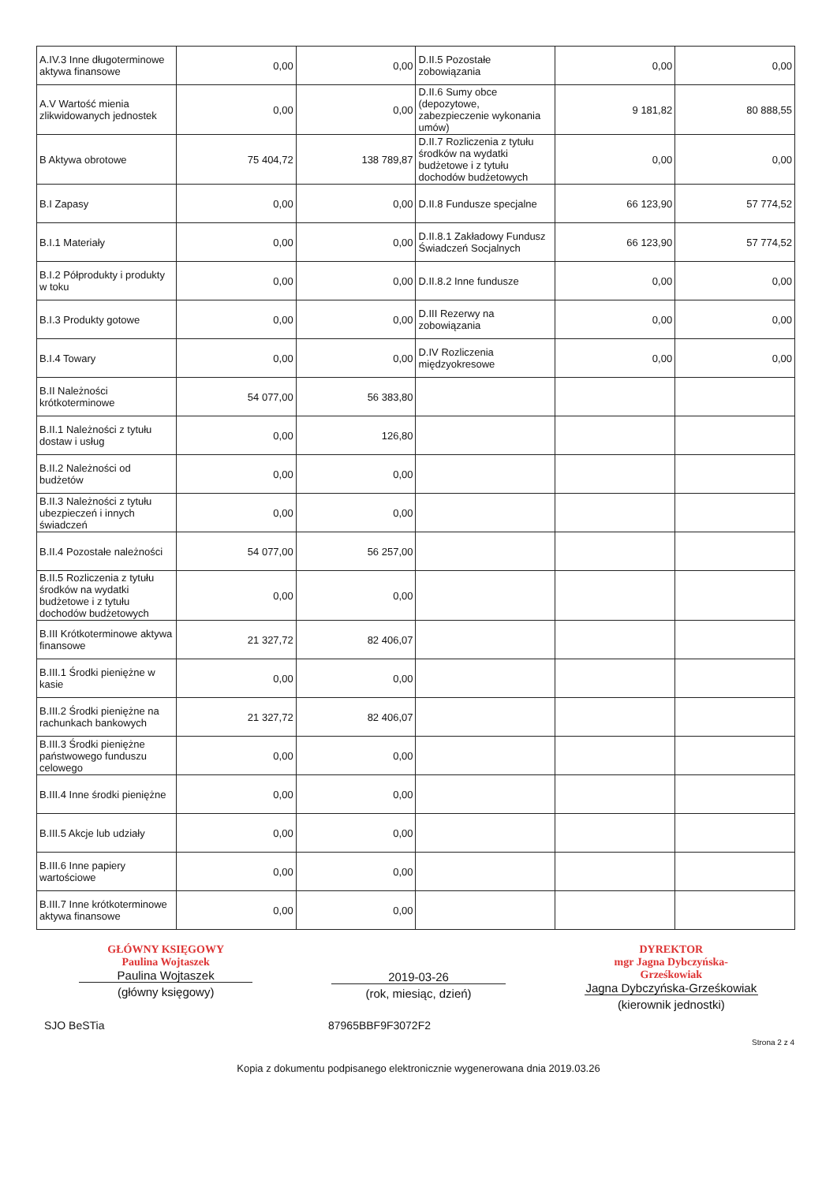| A.IV.3 Inne długoterminowe aktywa finansowe | 0,00 | 0,00 | D.II.5 Pozostałe zobowiązania | 0,00 | 0,00 |
| A.V Wartość mienia zlikwidowanych jednostek | 0,00 | 0,00 | D.II.6 Sumy obce (depozytowe, zabezpieczenie wykonania umów) | 9 181,82 | 80 888,55 |
| B Aktywa obrotowe | 75 404,72 | 138 789,87 | D.II.7 Rozliczenia z tytułu środków na wydatki budżetowe i z tytułu dochodów budżetowych | 0,00 | 0,00 |
| B.I Zapasy | 0,00 | 0,00 | D.II.8 Fundusze specjalne | 66 123,90 | 57 774,52 |
| B.I.1 Materiały | 0,00 | 0,00 | D.II.8.1 Zakładowy Fundusz Świadczeń Socjalnych | 66 123,90 | 57 774,52 |
| B.I.2 Półprodukty i produkty w toku | 0,00 | 0,00 | D.II.8.2 Inne fundusze | 0,00 | 0,00 |
| B.I.3 Produkty gotowe | 0,00 | 0,00 | D.III Rezerwy na zobowiązania | 0,00 | 0,00 |
| B.I.4 Towary | 0,00 | 0,00 | D.IV Rozliczenia międzyokresowe | 0,00 | 0,00 |
| B.II Należności krótkoterminowe | 54 077,00 | 56 383,80 | | | |
| B.II.1 Należności z tytułu dostaw i usług | 0,00 | 126,80 | | | |
| B.II.2 Należności od budżetów | 0,00 | 0,00 | | | |
| B.II.3 Należności z tytułu ubezpieczeń i innych świadczeń | 0,00 | 0,00 | | | |
| B.II.4 Pozostałe należności | 54 077,00 | 56 257,00 | | | |
| B.II.5 Rozliczenia z tytułu środków na wydatki budżetowe i z tytułu dochodów budżetowych | 0,00 | 0,00 | | | |
| B.III Krótkoterminowe aktywa finansowe | 21 327,72 | 82 406,07 | | | |
| B.III.1 Środki pieniężne w kasie | 0,00 | 0,00 | | | |
| B.III.2 Środki pieniężne na rachunkach bankowych | 21 327,72 | 82 406,07 | | | |
| B.III.3 Środki pieniężne państwowego funduszu celowego | 0,00 | 0,00 | | | |
| B.III.4 Inne środki pieniężne | 0,00 | 0,00 | | | |
| B.III.5 Akcje lub udziały | 0,00 | 0,00 | | | |
| B.III.6 Inne papiery wartościowe | 0,00 | 0,00 | | | |
| B.III.7 Inne krótkoterminowe aktywa finansowe | 0,00 | 0,00 | | | |
GŁÓWNY KSIĘGOWY
Paulina Wojtaszek
Paulina Wojtaszek
(główny księgowy)
2019-03-26
(rok, miesiąc, dzień)
DYREKTOR
mgr Jagna Dybczyńska-Grześkowiak
Jagna Dybczyńska-Grześkowiak
(kierownik jednostki)
SJO BeSTia 87965BBF9F3072F2
Strona 2 z 4
Kopia z dokumentu podpisanego elektronicznie wygenerowana dnia 2019.03.26